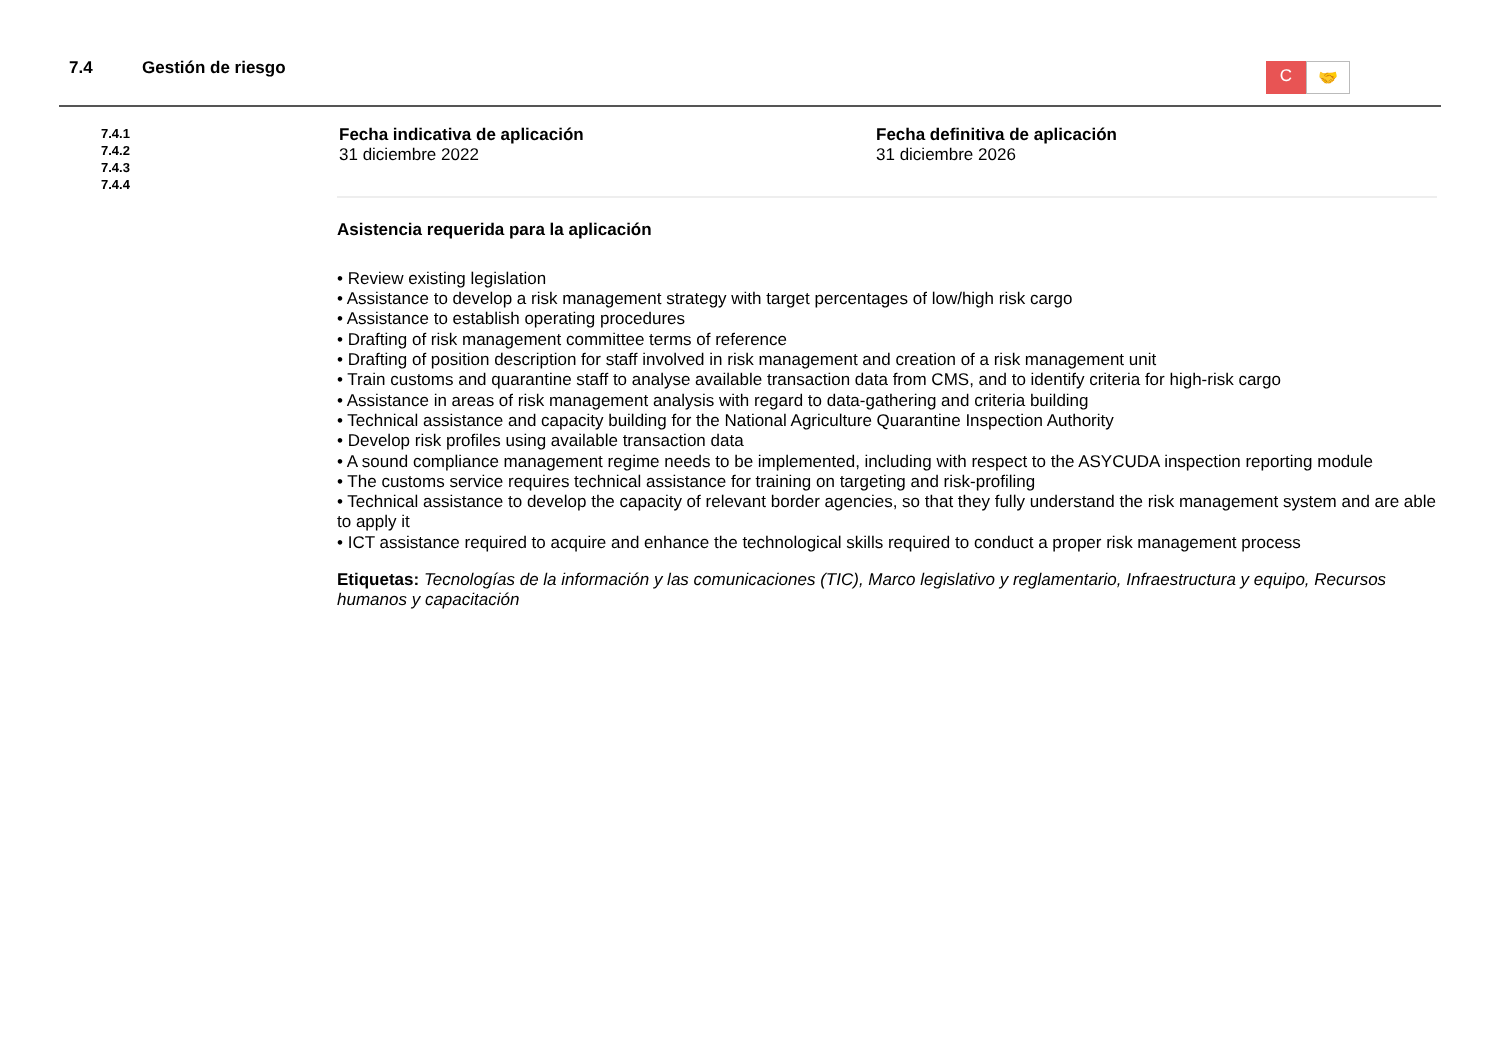7.4 Gestión de riesgo
C
🤝
7.4.1
7.4.2
7.4.3
7.4.4
Fecha indicativa de aplicación
31 diciembre 2022
Fecha definitiva de aplicación
31 diciembre 2026
Asistencia requerida para la aplicación
• Review existing legislation
• Assistance to develop a risk management strategy with target percentages of low/high risk cargo
• Assistance to establish operating procedures
• Drafting of risk management committee terms of reference
• Drafting of position description for staff involved in risk management and creation of a risk management unit
• Train customs and quarantine staff to analyse available transaction data from CMS, and to identify criteria for high-risk cargo
• Assistance in areas of risk management analysis with regard to data-gathering and criteria building
• Technical assistance and capacity building for the National Agriculture Quarantine Inspection Authority
• Develop risk profiles using available transaction data
• A sound compliance management regime needs to be implemented, including with respect to the ASYCUDA inspection reporting module
• The customs service requires technical assistance for training on targeting and risk-profiling
• Technical assistance to develop the capacity of relevant border agencies, so that they fully understand the risk management system and are able to apply it
• ICT assistance required to acquire and enhance the technological skills required to conduct a proper risk management process
Etiquetas: Tecnologías de la información y las comunicaciones (TIC), Marco legislativo y reglamentario, Infraestructura y equipo, Recursos humanos y capacitación